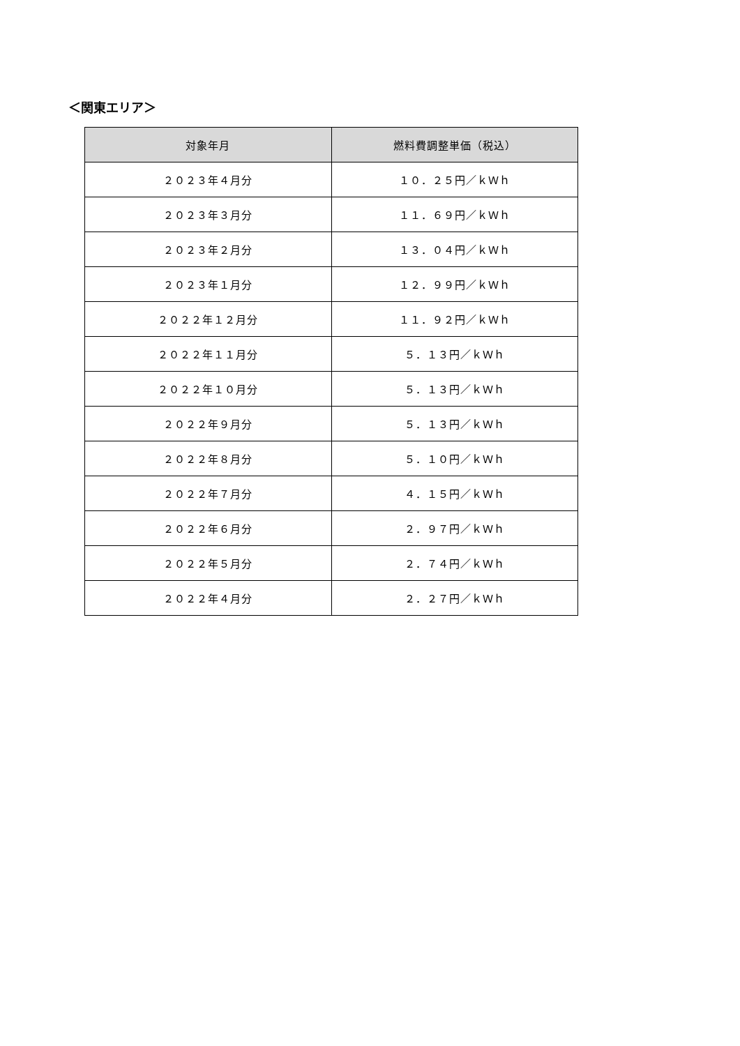＜関東エリア＞
| 対象年月 | 燃料費調整単価（税込） |
| --- | --- |
| ２０２３年４月分 | １０．２５円／ｋＷｈ |
| ２０２３年３月分 | １１．６９円／ｋＷｈ |
| ２０２３年２月分 | １３．０４円／ｋＷｈ |
| ２０２３年１月分 | １２．９９円／ｋＷｈ |
| ２０２２年１２月分 | １１．９２円／ｋＷｈ |
| ２０２２年１１月分 | ５．１３円／ｋＷｈ |
| ２０２２年１０月分 | ５．１３円／ｋＷｈ |
| ２０２２年９月分 | ５．１３円／ｋＷｈ |
| ２０２２年８月分 | ５．１０円／ｋＷｈ |
| ２０２２年７月分 | ４．１５円／ｋＷｈ |
| ２０２２年６月分 | ２．９７円／ｋＷｈ |
| ２０２２年５月分 | ２．７４円／ｋＷｈ |
| ２０２２年４月分 | ２．２７円／ｋＷｈ |